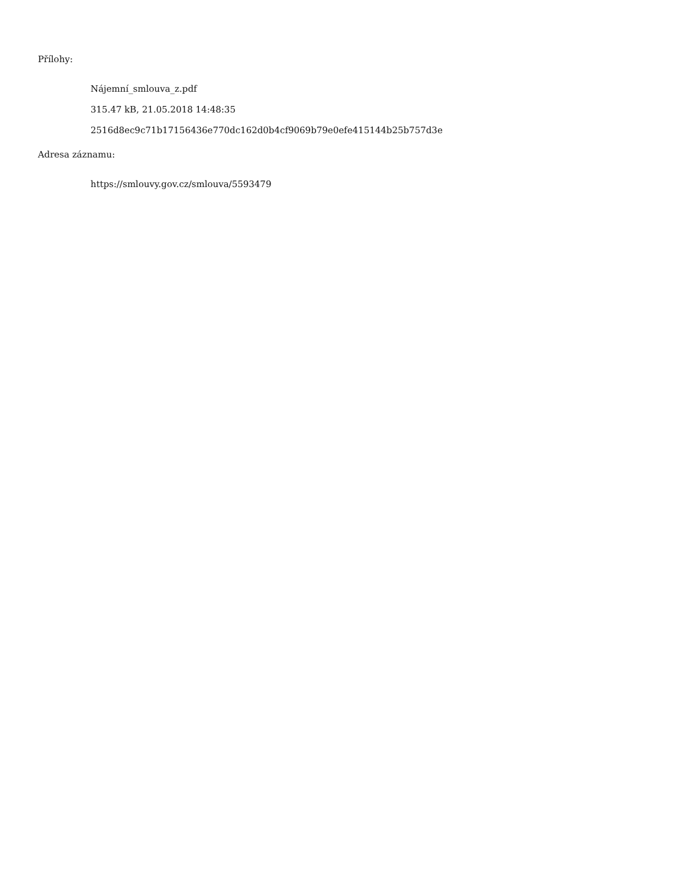Přílohy:
Nájemní_smlouva_z.pdf
315.47 kB, 21.05.2018 14:48:35
2516d8ec9c71b17156436e770dc162d0b4cf9069b79e0efe415144b25b757d3e
Adresa záznamu:
https://smlouvy.gov.cz/smlouva/5593479